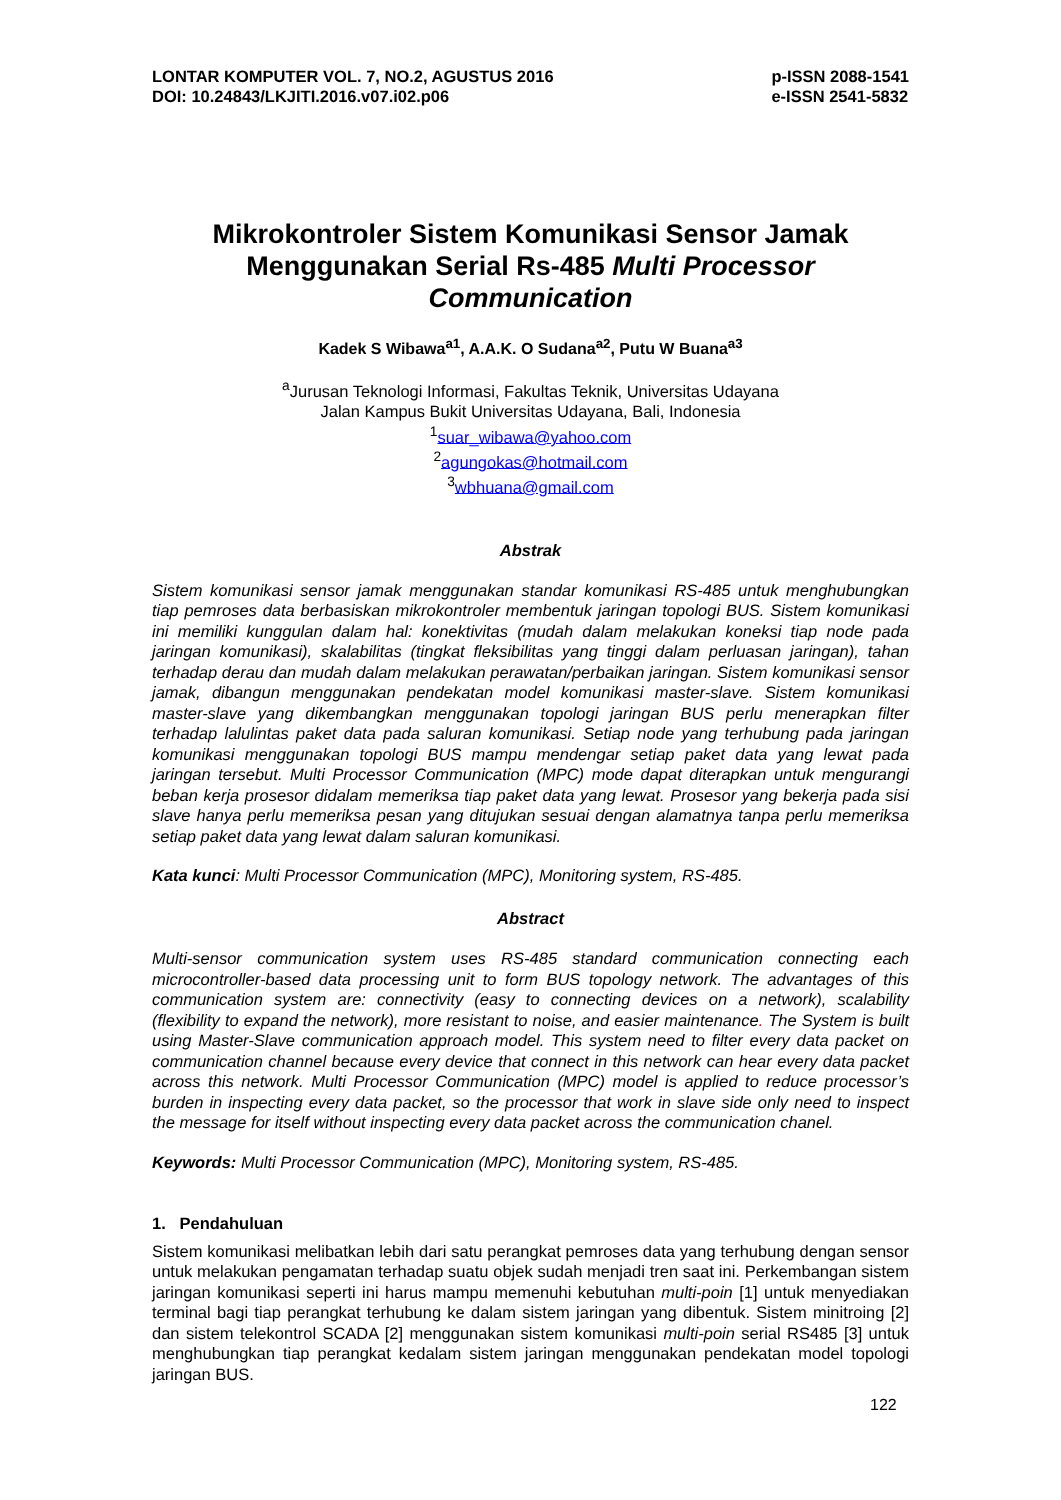LONTAR KOMPUTER VOL. 7, NO.2, AGUSTUS 2016
DOI: 10.24843/LKJITI.2016.v07.i02.p06
p-ISSN 2088-1541
e-ISSN 2541-5832
Mikrokontroler Sistem Komunikasi Sensor Jamak Menggunakan Serial Rs-485 Multi Processor Communication
Kadek S Wibawa<sup>a1</sup>, A.A.K. O Sudana<sup>a2</sup>, Putu W Buana<sup>a3</sup>
<sup>a</sup> Jurusan Teknologi Informasi, Fakultas Teknik, Universitas Udayana
Jalan Kampus Bukit Universitas Udayana, Bali, Indonesia
<sup>1</sup> suar_wibawa@yahoo.com
<sup>2</sup> agungokas@hotmail.com
<sup>3</sup> wbhuana@gmail.com
Abstrak
Sistem komunikasi sensor jamak menggunakan standar komunikasi RS-485 untuk menghubungkan tiap pemroses data berbasiskan mikrokontroler membentuk jaringan topologi BUS. Sistem komunikasi ini memiliki kunggulan dalam hal: konektivitas (mudah dalam melakukan koneksi tiap node pada jaringan komunikasi), skalabilitas (tingkat fleksibilitas yang tinggi dalam perluasan jaringan), tahan terhadap derau dan mudah dalam melakukan perawatan/perbaikan jaringan. Sistem komunikasi sensor jamak, dibangun menggunakan pendekatan model komunikasi master-slave. Sistem komunikasi master-slave yang dikembangkan menggunakan topologi jaringan BUS perlu menerapkan filter terhadap lalulintas paket data pada saluran komunikasi. Setiap node yang terhubung pada jaringan komunikasi menggunakan topologi BUS mampu mendengar setiap paket data yang lewat pada jaringan tersebut. Multi Processor Communication (MPC) mode dapat diterapkan untuk mengurangi beban kerja prosesor didalam memeriksa tiap paket data yang lewat. Prosesor yang bekerja pada sisi slave hanya perlu memeriksa pesan yang ditujukan sesuai dengan alamatnya tanpa perlu memeriksa setiap paket data yang lewat dalam saluran komunikasi.
Kata kunci: Multi Processor Communication (MPC), Monitoring system, RS-485.
Abstract
Multi-sensor communication system uses RS-485 standard communication connecting each microcontroller-based data processing unit to form BUS topology network. The advantages of this communication system are: connectivity (easy to connecting devices on a network), scalability (flexibility to expand the network), more resistant to noise, and easier maintenance. The System is built using Master-Slave communication approach model. This system need to filter every data packet on communication channel because every device that connect in this network can hear every data packet across this network. Multi Processor Communication (MPC) model is applied to reduce processor’s burden in inspecting every data packet, so the processor that work in slave side only need to inspect the message for itself without inspecting every data packet across the communication chanel.
Keywords: Multi Processor Communication (MPC), Monitoring system, RS-485.
1. Pendahuluan
Sistem komunikasi melibatkan lebih dari satu perangkat pemroses data yang terhubung dengan sensor untuk melakukan pengamatan terhadap suatu objek sudah menjadi tren saat ini. Perkembangan sistem jaringan komunikasi seperti ini harus mampu memenuhi kebutuhan multi-poin [1] untuk menyediakan terminal bagi tiap perangkat terhubung ke dalam sistem jaringan yang dibentuk. Sistem minitroing [2] dan sistem telekontrol SCADA [2] menggunakan sistem komunikasi multi-poin serial RS485 [3] untuk menghubungkan tiap perangkat kedalam sistem jaringan menggunakan pendekatan model topologi jaringan BUS.
122